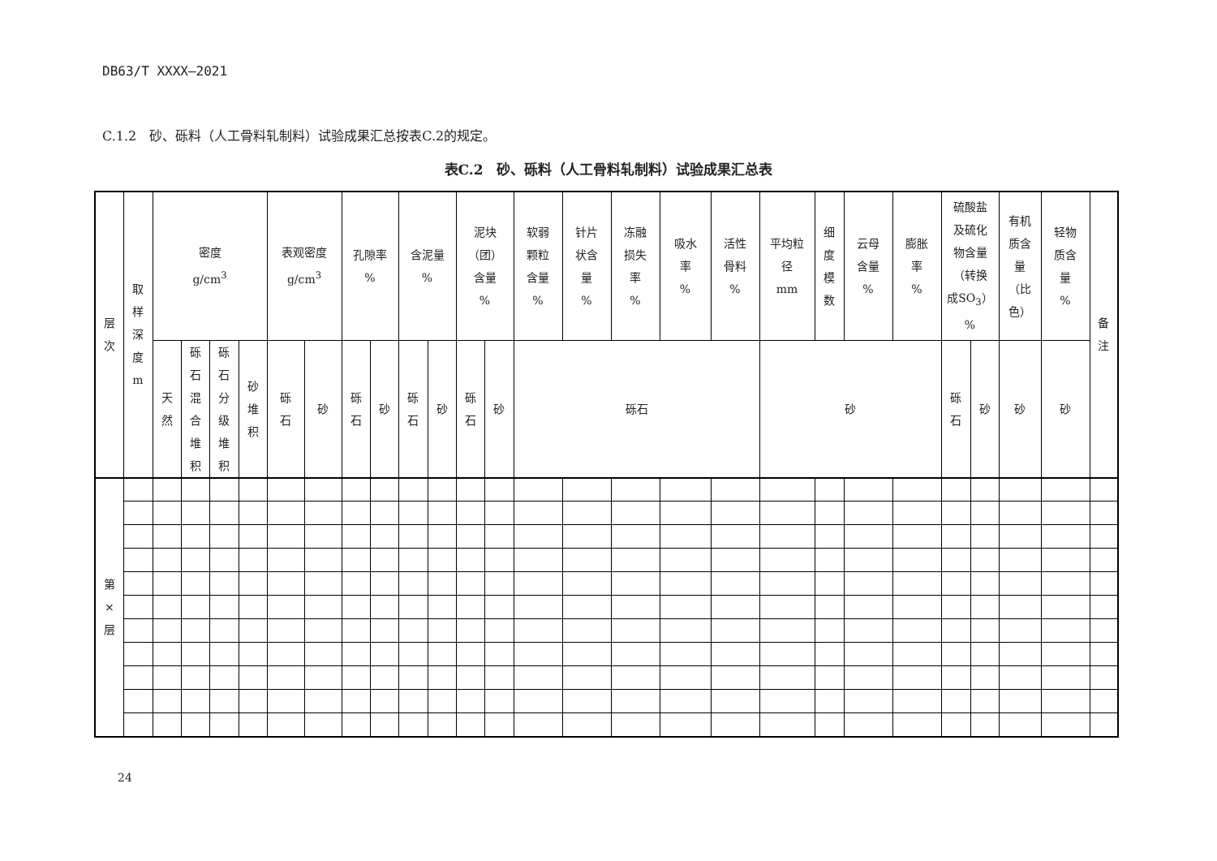DB63/T XXXX—2021
C.1.2　砂、砾料（人工骨料轧制料）试验成果汇总按表C.2的规定。
表C.2　砂、砾料（人工骨料轧制料）试验成果汇总表
| 层 次 | 取 样 深 度 m | 密度 g/cm<sup>3</sup> | | | | 表观密度 g/cm<sup>3</sup> | | 孔隙率 % | | 含泥量 % | | 泥块 （团） 含量 % | | 软弱 颗粒 含量 % | 针片 状含 量 % | 冻融 损失 率 % | 吸水 率 % | 活性 骨料 % | 平均粒 径 mm | 细 度 模 数 | 云母 含量 % | 膨胀 率 % | 硫酸盐 及硫化 物含量 （转换 成SO<sub>3</sub>） % | | 有机 质含 量 （比 色） | 轻物 质含 量 % | 备 注 |
| --- | --- | --- | --- | --- | --- | --- | --- | --- | --- | --- | --- | --- | --- | --- | --- | --- | --- | --- | --- | --- | --- | --- | --- | --- | --- | --- | --- |
| | | 天 然 | 砾 石 混 合 堆 积 | 砾 石 分 级 堆 积 | 砂 堆 积 | 砾 石 | 砂 | 砾 石 | 砂 | 砾 石 | 砂 | 砾 石 | 砂 | 砾石 | | | | | 砂 | | | | 砾 石 | 砂 | 砂 | 砂 | |
| 第 × 层 | | | | | | | | | | | | | | | | | | | | | | | | | | | |
24